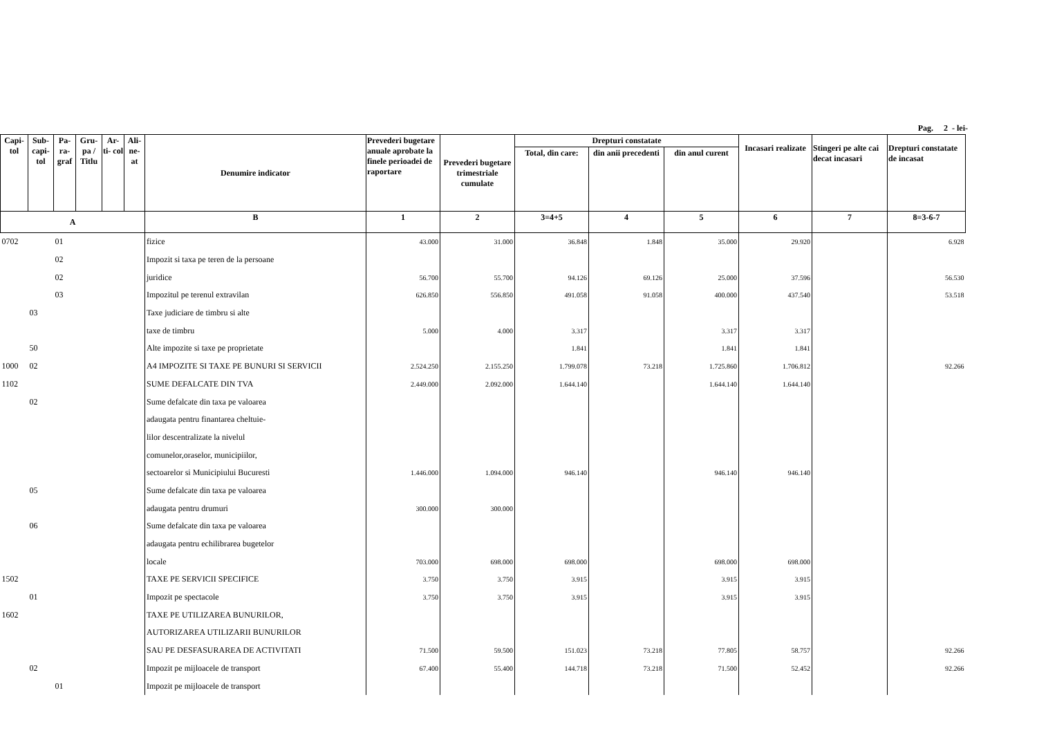Pag. 2 - lei-
| Capi- tol | Sub- capi- tol | Pa- ra- graf | Gru- pa / Titlu | Ar- ti- col | Ali- ne- at | Denumire indicator | Prevederi bugetare anuale aprobate la finele perioadei de raportare | Prevederi bugetare trimestriale cumulate | Drepturi constatate | | | Incasari realizate | Stingeri pe alte cai decat incasari | Drepturi constatate de incasat |
| --- | --- | --- | --- | --- | --- | --- | --- | --- | --- | --- | --- | --- | --- | --- |
| | | | | | | | | | Total, din care: | din anii precedenti | din anul curent | | | |
| A | | | | | | B | 1 | 2 | 3=4+5 | 4 | 5 | 6 | 7 | 8=3-6-7 |
| 0702 | | 01 | | | | fizice | 43.000 | 31.000 | 36.848 | 1.848 | 35.000 | 29.920 | | 6.928 |
| | | 02 | | | | Impozit si taxa pe teren de la persoane | | | | | | | | |
| | | 02 | | | | juridice | 56.700 | 55.700 | 94.126 | 69.126 | 25.000 | 37.596 | | 56.530 |
| | | 03 | | | | Impozitul pe terenul extravilan | 626.850 | 556.850 | 491.058 | 91.058 | 400.000 | 437.540 | | 53.518 |
| | 03 | | | | | Taxe judiciare de timbru si alte | | | | | | | | |
| | | | | | | taxe de timbru | 5.000 | 4.000 | 3.317 | | 3.317 | 3.317 | | |
| | 50 | | | | | Alte impozite si taxe pe proprietate | | | 1.841 | | 1.841 | 1.841 | | |
| 1000 | 02 | | | | | A4 IMPOZITE SI TAXE PE BUNURI SI SERVICII | 2.524.250 | 2.155.250 | 1.799.078 | 73.218 | 1.725.860 | 1.706.812 | | 92.266 |
| 1102 | | | | | | SUME DEFALCATE DIN TVA | 2.449.000 | 2.092.000 | 1.644.140 | | 1.644.140 | 1.644.140 | | |
| | 02 | | | | | Sume defalcate din taxa pe valoarea | | | | | | | | |
| | | | | | | adaugata pentru finantarea cheltuie- | | | | | | | | |
| | | | | | | lilor descentralizate la nivelul | | | | | | | | |
| | | | | | | comunelor,oraselor, municipiilor, | | | | | | | | |
| | | | | | | sectoarelor si Municipiului Bucuresti | 1.446.000 | 1.094.000 | 946.140 | | 946.140 | 946.140 | | |
| | 05 | | | | | Sume defalcate din taxa pe valoarea | | | | | | | | |
| | | | | | | adaugata pentru drumuri | 300.000 | 300.000 | | | | | | |
| | 06 | | | | | Sume defalcate din taxa pe valoarea | | | | | | | | |
| | | | | | | adaugata pentru echilibrarea bugetelor | | | | | | | | |
| | | | | | | locale | 703.000 | 698.000 | 698.000 | | 698.000 | 698.000 | | |
| 1502 | | | | | | TAXE PE SERVICII SPECIFICE | 3.750 | 3.750 | 3.915 | | 3.915 | 3.915 | | |
| | 01 | | | | | Impozit pe spectacole | 3.750 | 3.750 | 3.915 | | 3.915 | 3.915 | | |
| 1602 | | | | | | TAXE PE UTILIZAREA BUNURILOR, | | | | | | | | |
| | | | | | | AUTORIZAREA UTILIZARII BUNURILOR | | | | | | | | |
| | | | | | | SAU PE DESFASURAREA DE ACTIVITATI | 71.500 | 59.500 | 151.023 | 73.218 | 77.805 | 58.757 | | 92.266 |
| | 02 | | | | | Impozit pe mijloacele de transport | 67.400 | 55.400 | 144.718 | 73.218 | 71.500 | 52.452 | | 92.266 |
| | | 01 | | | | Impozit pe mijloacele de transport | | | | | | | | |